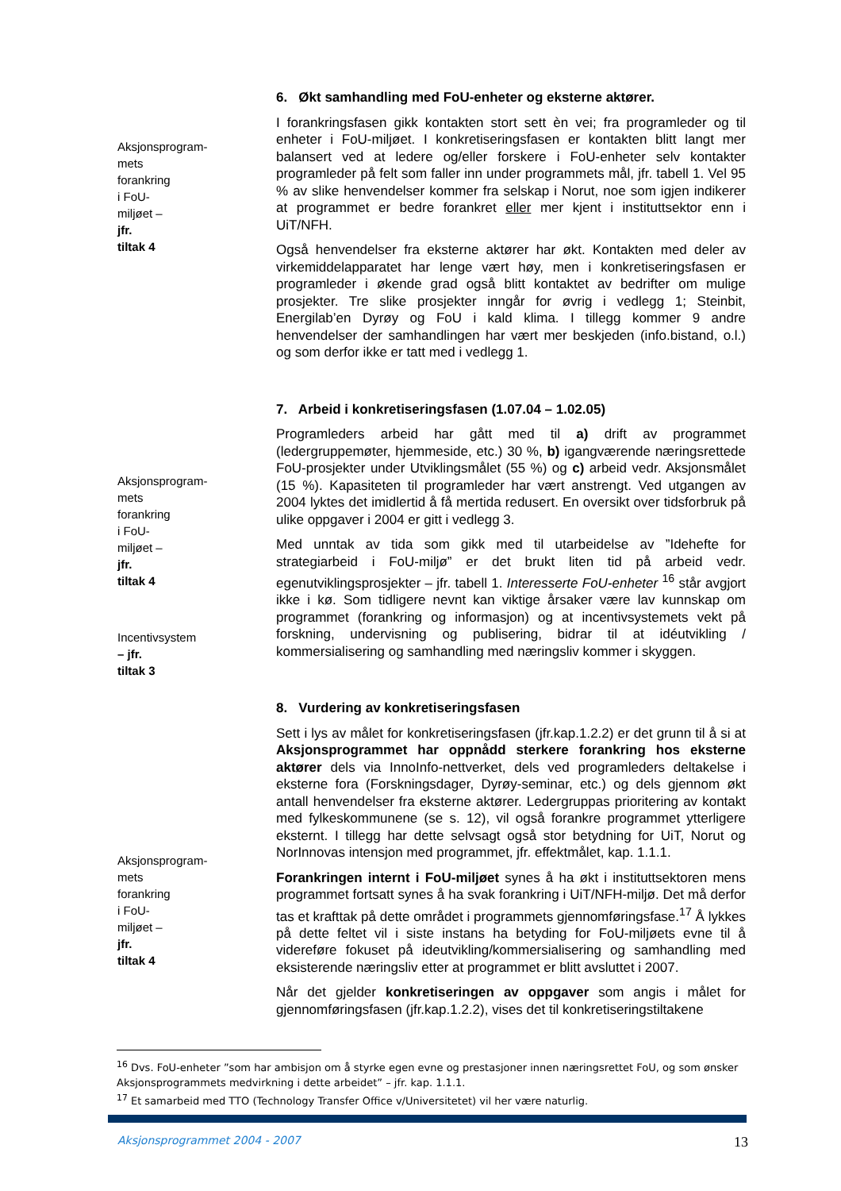Aksjonsprogram-mets forankring i FoU-miljøet – jfr. tiltak 4
6. Økt samhandling med FoU-enheter og eksterne aktører.
I forankringsfasen gikk kontakten stort sett èn vei; fra programleder og til enheter i FoU-miljøet. I konkretiseringsfasen er kontakten blitt langt mer balansert ved at ledere og/eller forskere i FoU-enheter selv kontakter programleder på felt som faller inn under programmets mål, jfr. tabell 1. Vel 95 % av slike henvendelser kommer fra selskap i Norut, noe som igjen indikerer at programmet er bedre forankret eller mer kjent i instituttsektor enn i UiT/NFH.
Også henvendelser fra eksterne aktører har økt. Kontakten med deler av virkemiddelapparatet har lenge vært høy, men i konkretiseringsfasen er programleder i økende grad også blitt kontaktet av bedrifter om mulige prosjekter. Tre slike prosjekter inngår for øvrig i vedlegg 1; Steinbit, Energilab’en Dyrøy og FoU i kald klima. I tillegg kommer 9 andre henvendelser der samhandlingen har vært mer beskjeden (info.bistand, o.l.) og som derfor ikke er tatt med i vedlegg 1.
7. Arbeid i konkretiseringsfasen (1.07.04 – 1.02.05)
Programleders arbeid har gått med til a) drift av programmet (ledergruppemøter, hjemmeside, etc.) 30 %, b) igangværende næringsrettede FoU-prosjekter under Utviklingsmålet (55 %) og c) arbeid vedr. Aksjonsmålet (15 %). Kapasiteten til programleder har vært anstrengt. Ved utgangen av 2004 lyktes det imidlertid å få mertida redusert. En oversikt over tidsforbruk på ulike oppgaver i 2004 er gitt i vedlegg 3.
Aksjonsprogram-mets forankring i FoU-miljøet – jfr. tiltak 4
Incentivsystem – jfr. tiltak 3
Med unntak av tida som gikk med til utarbeidelse av ”Idehefte for strategiarbeid i FoU-miljø” er det brukt liten tid på arbeid vedr. egenutviklingsprosjekter – jfr. tabell 1. Interesserte FoU-enheter <sup>16</sup> står avgjort ikke i kø. Som tidligere nevnt kan viktige årsaker være lav kunnskap om programmet (forankring og informasjon) og at incentivsystemets vekt på forskning, undervisning og publisering, bidrar til at idéutvikling / kommersialisering og samhandling med næringsliv kommer i skyggen.
8. Vurdering av konkretiseringsfasen
Sett i lys av målet for konkretiseringsfasen (jfr.kap.1.2.2) er det grunn til å si at Aksjonsprogrammet har oppnådd sterkere forankring hos eksterne aktører dels via InnoInfo-nettverket, dels ved programleders deltakelse i eksterne fora (Forskningsdager, Dyrøy-seminar, etc.) og dels gjennom økt antall henvendelser fra eksterne aktører. Ledergruppas prioritering av kontakt med fylkeskommunene (se s. 12), vil også forankre programmet ytterligere eksternt. I tillegg har dette selvsagt også stor betydning for UiT, Norut og NorInnovas intensjon med programmet, jfr. effektmålet, kap. 1.1.1.
Aksjonsprogram-mets forankring i FoU-miljøet – jfr. tiltak 4
Forankringen internt i FoU-miljøet synes å ha økt i instituttsektoren mens programmet fortsatt synes å ha svak forankring i UiT/NFH-miljø. Det må derfor tas et krafttak på dette området i programmets gjennomføringsfase.<sup>17</sup> Å lykkes på dette feltet vil i siste instans ha betyding for FoU-miljøets evne til å videreføre fokuset på ideutvikling/kommersialisering og samhandling med eksisterende næringsliv etter at programmet er blitt avsluttet i 2007.
Når det gjelder konkretiseringen av oppgaver som angis i målet for gjennomføringsfasen (jfr.kap.1.2.2), vises det til konkretiseringstiltakene
<sup>16</sup> Dvs. FoU-enheter ”som har ambisjon om å styrke egen evne og prestasjoner innen næringsrettet FoU, og som ønsker Aksjonsprogrammets medvirkning i dette arbeidet” – jfr. kap. 1.1.1.
<sup>17</sup> Et samarbeid med TTO (Technology Transfer Office v/Universitetet) vil her være naturlig.
Aksjonsprogrammet 2004 - 2007 13